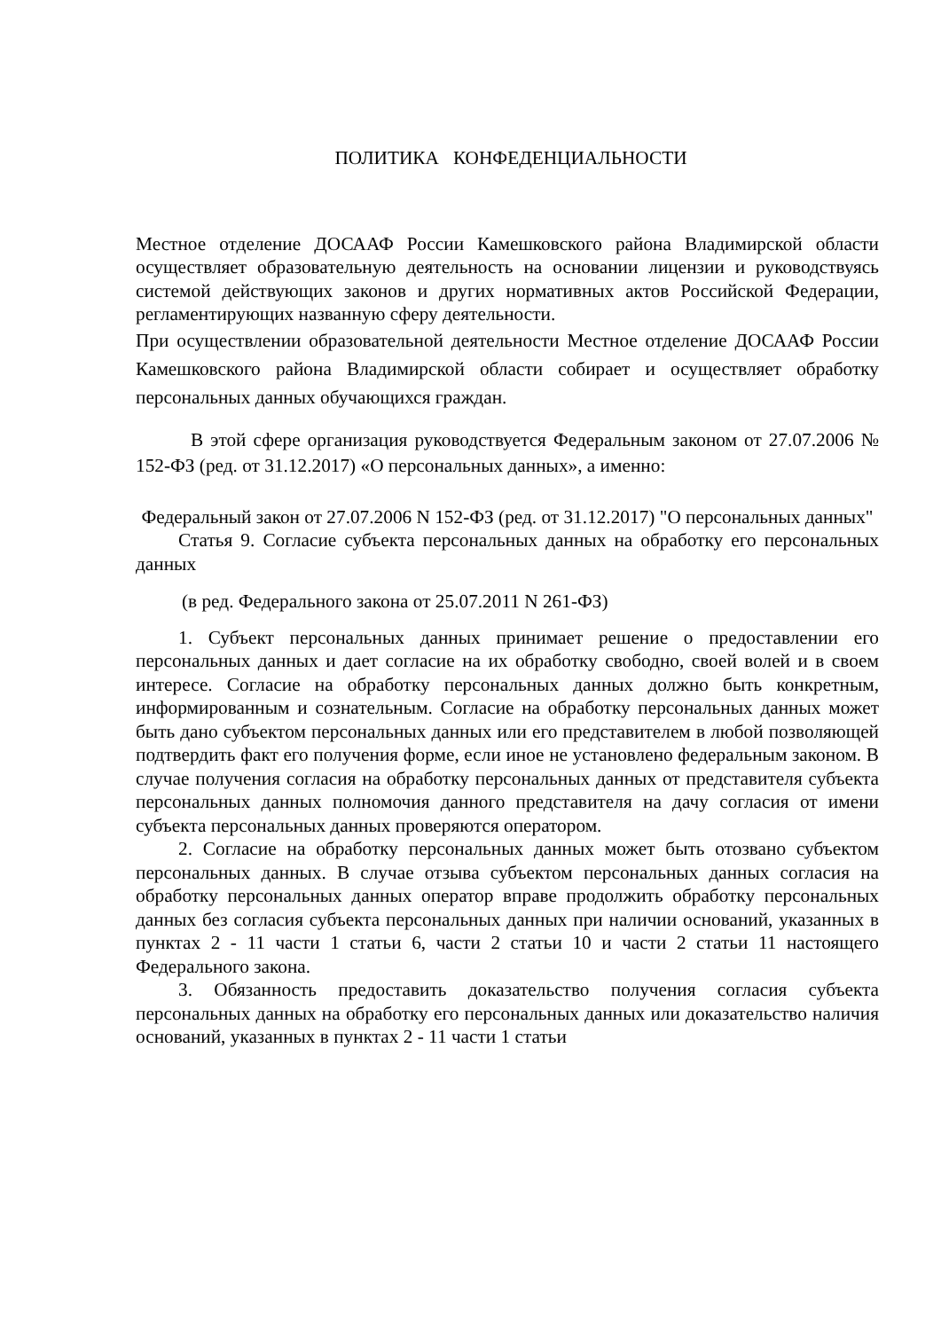ПОЛИТИКА КОНФЕДЕНЦИАЛЬНОСТИ
Местное отделение ДОСААФ России Камешковского района Владимирской области осуществляет образовательную деятельность на основании лицензии и руководствуясь системой действующих законов и других нормативных актов Российской Федерации, регламентирующих названную сферу деятельности.
При осуществлении образовательной деятельности Местное отделение ДОСААФ России Камешковского района Владимирской области собирает и осуществляет обработку персональных данных обучающихся граждан.
В этой сфере организация руководствуется Федеральным законом от 27.07.2006 № 152-ФЗ (ред. от 31.12.2017) «О персональных данных», а именно:
Федеральный закон от 27.07.2006 N 152-ФЗ (ред. от 31.12.2017) "О персональных данных"
Статья 9. Согласие субъекта персональных данных на обработку его персональных данных
(в ред. Федерального закона от 25.07.2011 N 261-ФЗ)
1. Субъект персональных данных принимает решение о предоставлении его персональных данных и дает согласие на их обработку свободно, своей волей и в своем интересе. Согласие на обработку персональных данных должно быть конкретным, информированным и сознательным. Согласие на обработку персональных данных может быть дано субъектом персональных данных или его представителем в любой позволяющей подтвердить факт его получения форме, если иное не установлено федеральным законом. В случае получения согласия на обработку персональных данных от представителя субъекта персональных данных полномочия данного представителя на дачу согласия от имени субъекта персональных данных проверяются оператором.
2. Согласие на обработку персональных данных может быть отозвано субъектом персональных данных. В случае отзыва субъектом персональных данных согласия на обработку персональных данных оператор вправе продолжить обработку персональных данных без согласия субъекта персональных данных при наличии оснований, указанных в пунктах 2 - 11 части 1 статьи 6, части 2 статьи 10 и части 2 статьи 11 настоящего Федерального закона.
3. Обязанность предоставить доказательство получения согласия субъекта персональных данных на обработку его персональных данных или доказательство наличия оснований, указанных в пунктах 2 - 11 части 1 статьи